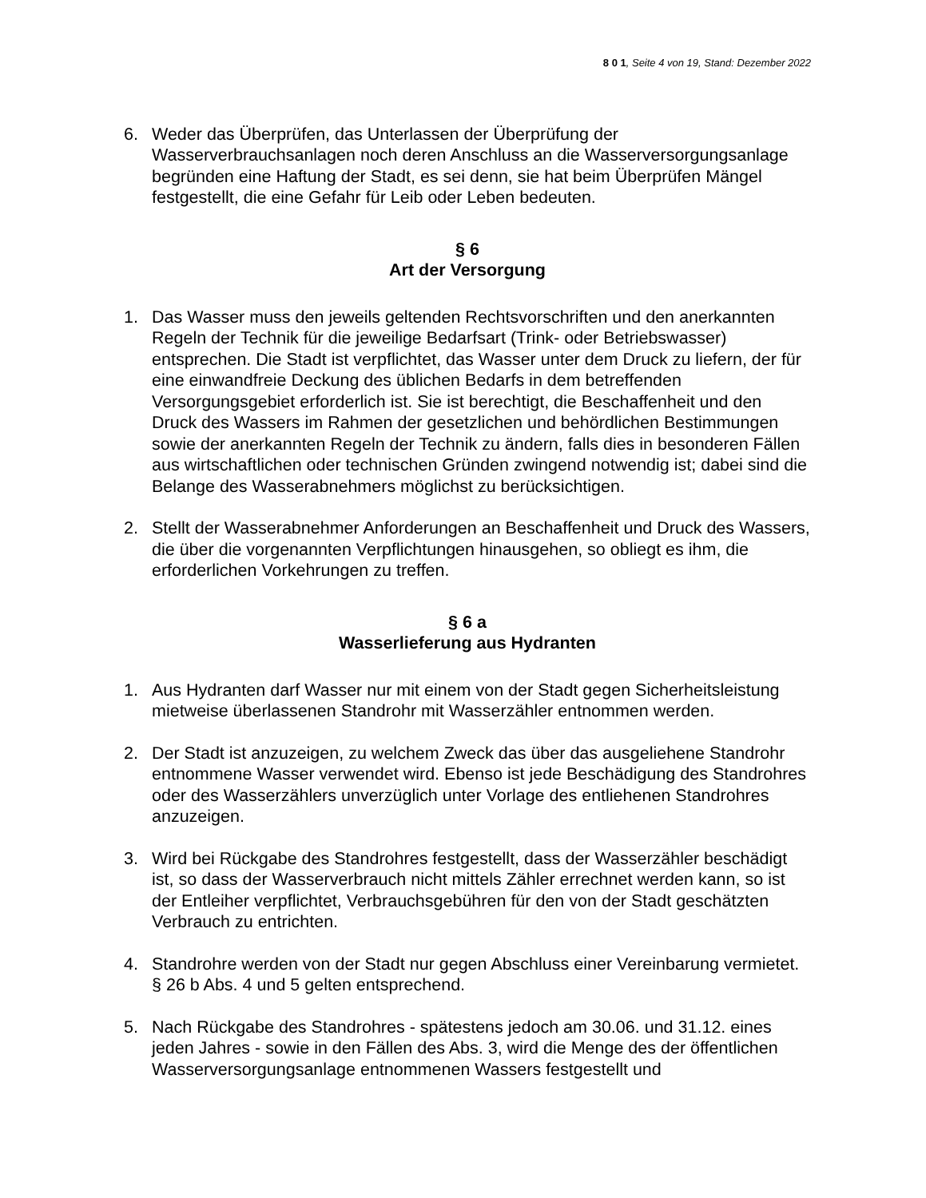8 0 1, Seite 4 von 19, Stand: Dezember 2022
6. Weder das Überprüfen, das Unterlassen der Überprüfung der Wasserverbrauchsanlagen noch deren Anschluss an die Wasserversorgungsanlage begründen eine Haftung der Stadt, es sei denn, sie hat beim Überprüfen Mängel festgestellt, die eine Gefahr für Leib oder Leben bedeuten.
§ 6
Art der Versorgung
1. Das Wasser muss den jeweils geltenden Rechtsvorschriften und den anerkannten Regeln der Technik für die jeweilige Bedarfsart (Trink- oder Betriebswasser) entsprechen. Die Stadt ist verpflichtet, das Wasser unter dem Druck zu liefern, der für eine einwandfreie Deckung des üblichen Bedarfs in dem betreffenden Versorgungsgebiet erforderlich ist. Sie ist berechtigt, die Beschaffenheit und den Druck des Wassers im Rahmen der gesetzlichen und behördlichen Bestimmungen sowie der anerkannten Regeln der Technik zu ändern, falls dies in besonderen Fällen aus wirtschaftlichen oder technischen Gründen zwingend notwendig ist; dabei sind die Belange des Wasserabnehmers möglichst zu berücksichtigen.
2. Stellt der Wasserabnehmer Anforderungen an Beschaffenheit und Druck des Wassers, die über die vorgenannten Verpflichtungen hinausgehen, so obliegt es ihm, die erforderlichen Vorkehrungen zu treffen.
§ 6 a
Wasserlieferung aus Hydranten
1. Aus Hydranten darf Wasser nur mit einem von der Stadt gegen Sicherheitsleistung mietweise überlassenen Standrohr mit Wasserzähler entnommen werden.
2. Der Stadt ist anzuzeigen, zu welchem Zweck das über das ausgeliehene Standrohr entnommene Wasser verwendet wird. Ebenso ist jede Beschädigung des Standrohres oder des Wasserzählers unverzüglich unter Vorlage des entliehenen Standrohres anzuzeigen.
3. Wird bei Rückgabe des Standrohres festgestellt, dass der Wasserzähler beschädigt ist, so dass der Wasserverbrauch nicht mittels Zähler errechnet werden kann, so ist der Entleiher verpflichtet, Verbrauchsgebühren für den von der Stadt geschätzten Verbrauch zu entrichten.
4. Standrohre werden von der Stadt nur gegen Abschluss einer Vereinbarung vermietet.
§ 26 b Abs. 4 und 5 gelten entsprechend.
5. Nach Rückgabe des Standrohres - spätestens jedoch am 30.06. und 31.12. eines jeden Jahres - sowie in den Fällen des Abs. 3, wird die Menge des der öffentlichen Wasserversorgungsanlage entnommenen Wassers festgestellt und